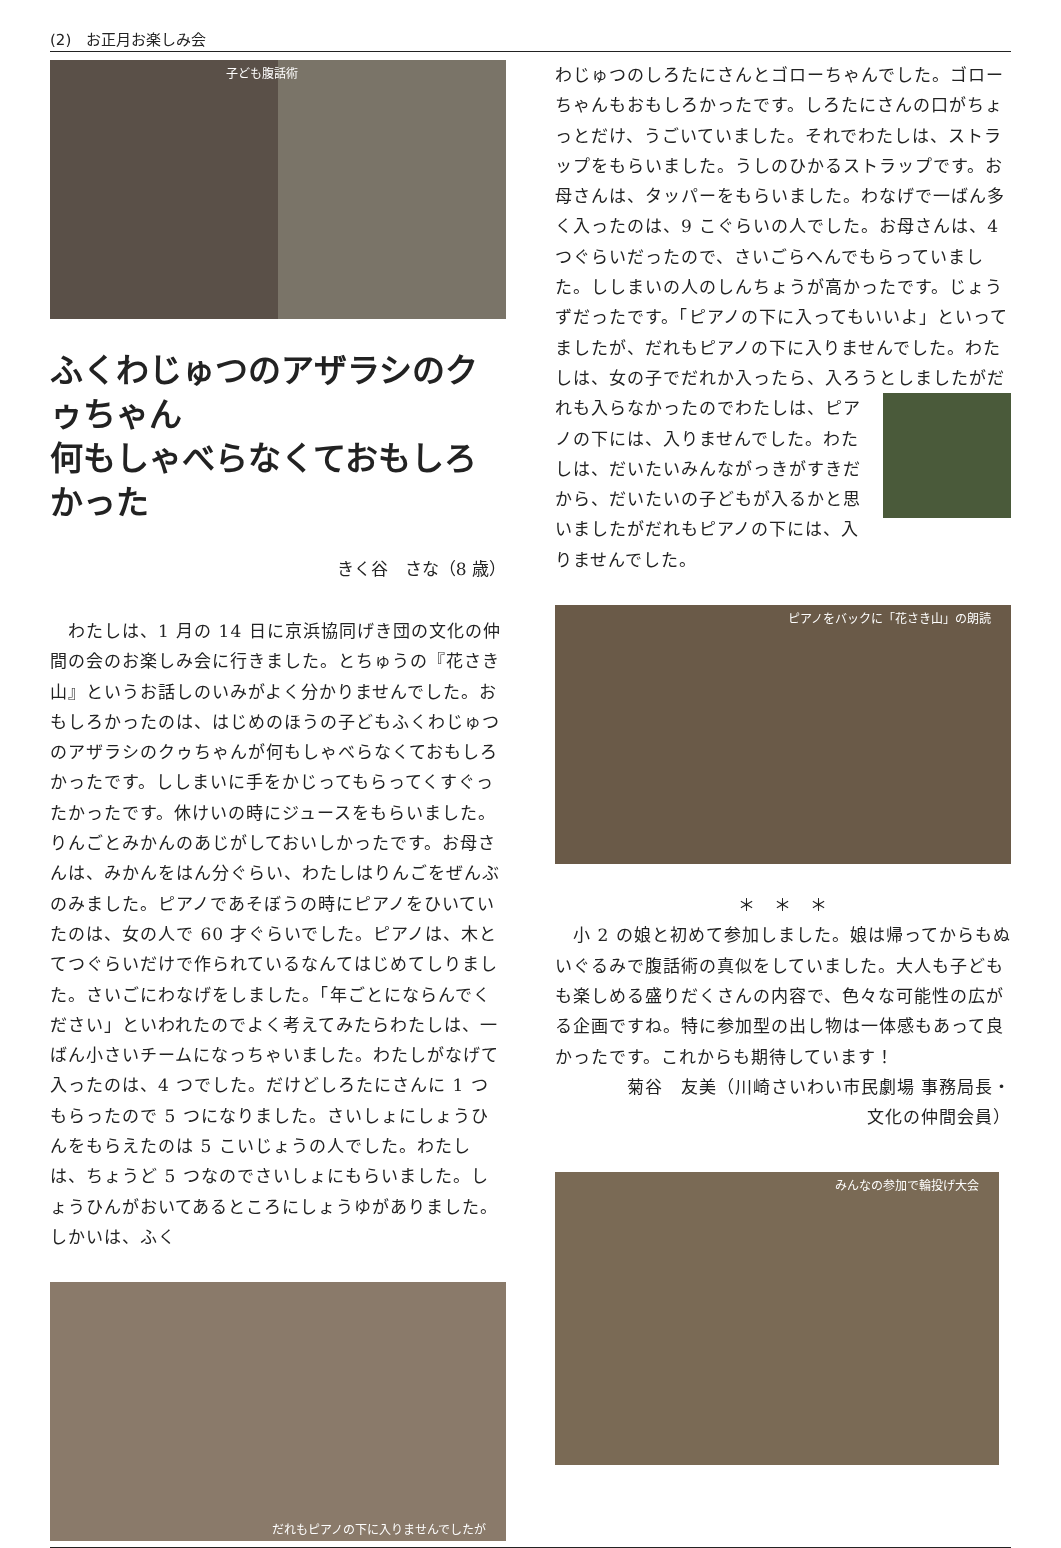(2)　お正月お楽しみ会
子ども腹話術
ふくわじゅつのアザラシのクゥちゃん
何もしゃべらなくておもしろかった
きく谷　さな（8 歳）
　わたしは、1 月の 14 日に京浜協同げき団の文化の仲間の会のお楽しみ会に行きました。とちゅうの『花さき山』というお話しのいみがよく分かりませんでした。おもしろかったのは、はじめのほうの子どもふくわじゅつのアザラシのクゥちゃんが何もしゃべらなくておもしろかったです。ししまいに手をかじってもらってくすぐったかったです。休けいの時にジュースをもらいました。りんごとみかんのあじがしておいしかったです。お母さんは、みかんをはん分ぐらい、わたしはりんごをぜんぶのみました。ピアノであそぼうの時にピアノをひいていたのは、女の人で 60 才ぐらいでした。ピアノは、木とてつぐらいだけで作られているなんてはじめてしりました。さいごにわなげをしました。「年ごとにならんでください」といわれたのでよく考えてみたらわたしは、一ばん小さいチームになっちゃいました。わたしがなげて入ったのは、4 つでした。だけどしろたにさんに 1 つもらったので 5 つになりました。さいしょにしょうひんをもらえたのは 5 こいじょうの人でした。わたしは、ちょうど 5 つなのでさいしょにもらいました。しょうひんがおいてあるところにしょうゆがありました。しかいは、ふく
だれもピアノの下に入りませんでしたが
わじゅつのしろたにさんとゴローちゃんでした。ゴローちゃんもおもしろかったです。しろたにさんの口がちょっとだけ、うごいていました。それでわたしは、ストラップをもらいました。うしのひかるストラップです。お母さんは、タッパーをもらいました。わなげで一ばん多く入ったのは、9 こぐらいの人でした。お母さんは、4 つぐらいだったので、さいごらへんでもらっていました。ししまいの人のしんちょうが高かったです。じょうずだったです。「ピアノの下に入ってもいいよ」といってましたが、だれもピアノの下に入りませんでした。わたしは、女の子でだれか入ったら、入ろうとしましたがだれも入らなかったのでわたしは、 ピアノの下には、入りませんでした。わたしは、だいたいみんながっきがすきだから、だいたいの子どもが入るかと思いましたがだれもピアノの下には、入りませんでした。
ピアノをバックに「花さき山」の朗読
＊　＊　＊
　小 2 の娘と初めて参加しました。娘は帰ってからもぬいぐるみで腹話術の真似をしていました。大人も子どもも楽しめる盛りだくさんの内容で、色々な可能性の広がる企画ですね。特に参加型の出し物は一体感もあって良かったです。これからも期待しています！
菊谷　友美（川崎さいわい市民劇場 事務局長・
文化の仲間会員）
みんなの参加で輪投げ大会